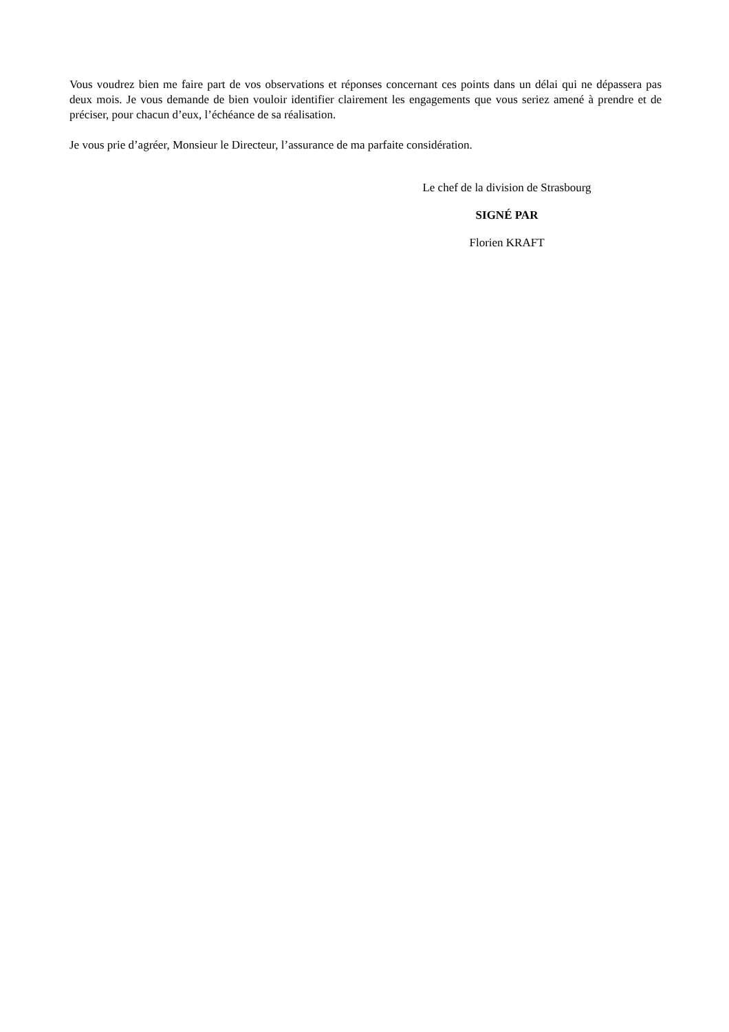Vous voudrez bien me faire part de vos observations et réponses concernant ces points dans un délai qui ne dépassera pas deux mois. Je vous demande de bien vouloir identifier clairement les engagements que vous seriez amené à prendre et de préciser, pour chacun d’eux, l’échéance de sa réalisation.
Je vous prie d’agréer, Monsieur le Directeur, l’assurance de ma parfaite considération.
Le chef de la division de Strasbourg
SIGNÉ PAR
Florien KRAFT